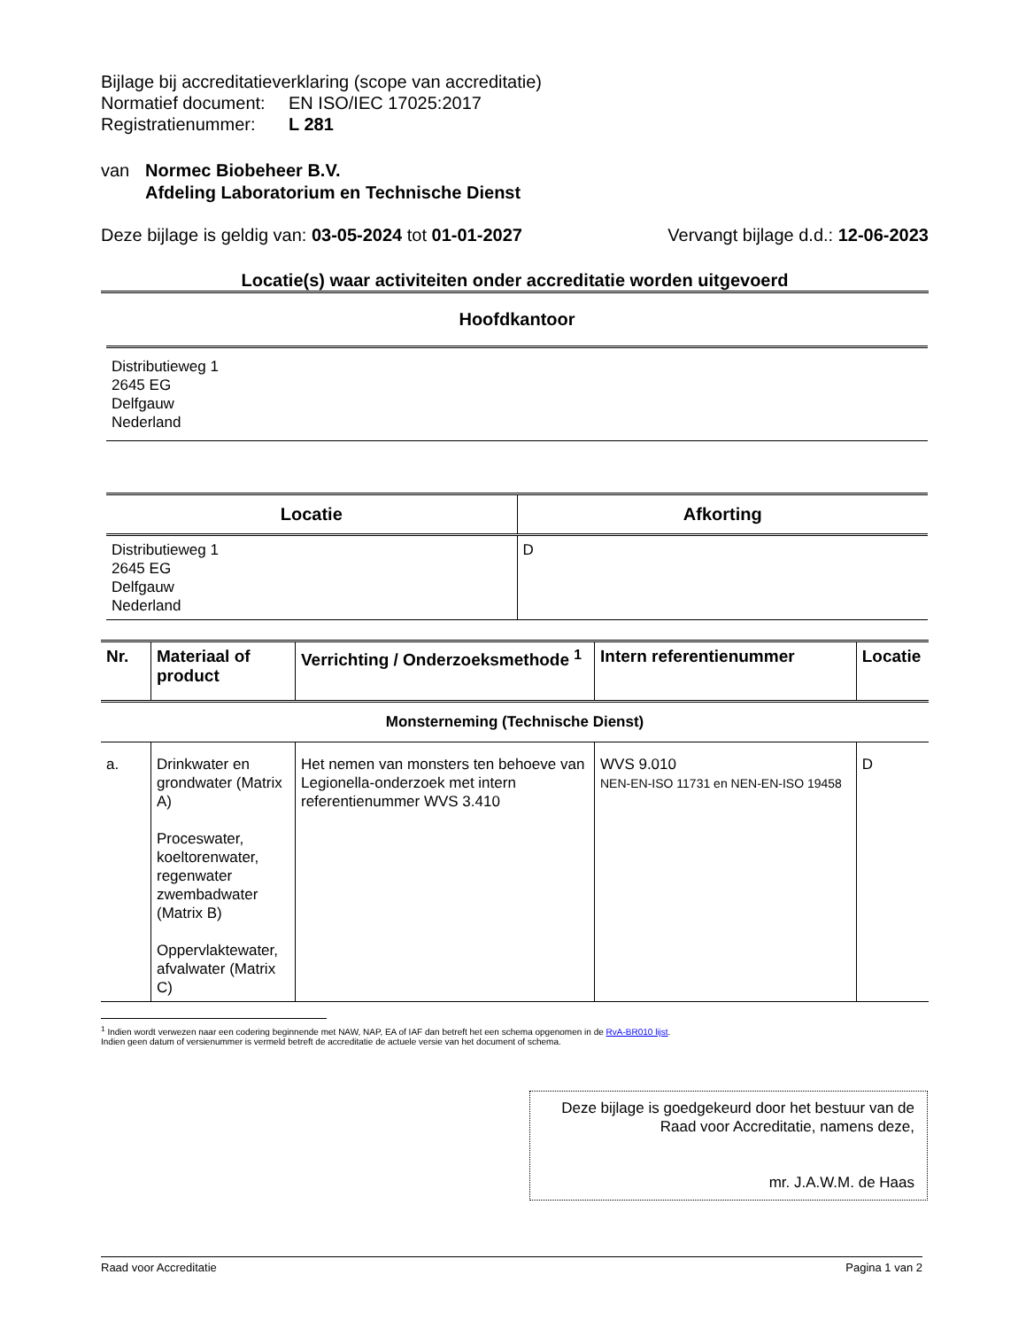Bijlage bij accreditatieverklaring (scope van accreditatie)
Normatief document: EN ISO/IEC 17025:2017
Registratienummer: L 281
van Normec Biobeheer B.V.
Afdeling Laboratorium en Technische Dienst
Deze bijlage is geldig van: 03-05-2024 tot 01-01-2027 Vervangt bijlage d.d.: 12-06-2023
Locatie(s) waar activiteiten onder accreditatie worden uitgevoerd
| Hoofdkantoor |
| --- |
| Distributieweg 1 2645 EG Delfgauw Nederland |
| Locatie | Afkorting |
| --- | --- |
| Distributieweg 1 2645 EG Delfgauw Nederland | D |
| Nr. | Materiaal of product | Verrichting / Onderzoeksmethode <sup>1</sup> | Intern referentienummer | Locatie |
| --- | --- | --- | --- | --- |
| Monsterneming (Technische Dienst) | | | | |
| a. | Drinkwater en grondwater (Matrix A) Proceswater, koeltorenwater, regenwater zwembadwater (Matrix B) Oppervlaktewater, afvalwater (Matrix C) | Het nemen van monsters ten behoeve van Legionella-onderzoek met intern referentienummer WVS 3.410 | WVS 9.010 NEN-EN-ISO 11731 en NEN-EN-ISO 19458 | D |
<sup>1</sup> Indien wordt verwezen naar een codering beginnende met NAW, NAP, EA of IAF dan betreft het een schema opgenomen in de RvA-BR010 lijst.
Indien geen datum of versienummer is vermeld betreft de accreditatie de actuele versie van het document of schema.
Deze bijlage is goedgekeurd door het bestuur van de Raad voor Accreditatie, namens deze,
mr. J.A.W.M. de Haas
Raad voor Accreditatie Pagina 1 van 2